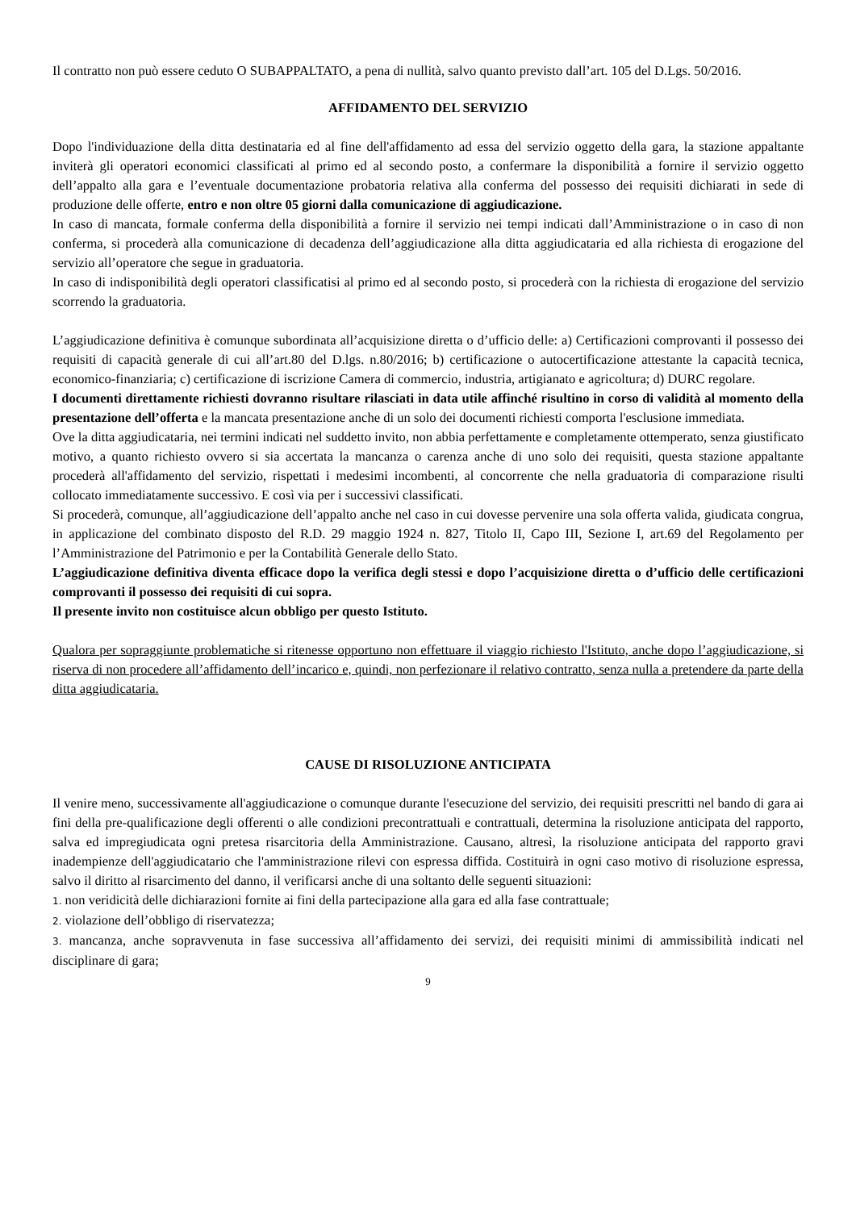Il contratto non può essere ceduto O SUBAPPALTATO, a pena di nullità, salvo quanto previsto dall’art. 105 del D.Lgs. 50/2016.
AFFIDAMENTO DEL SERVIZIO
Dopo l'individuazione della ditta destinataria ed al fine dell'affidamento ad essa del servizio oggetto della gara, la stazione appaltante inviterà gli operatori economici classificati al primo ed al secondo posto, a confermare la disponibilità a fornire il servizio oggetto dell’appalto alla gara e l’eventuale documentazione probatoria relativa alla conferma del possesso dei requisiti dichiarati in sede di produzione delle offerte, entro e non oltre 05 giorni dalla comunicazione di aggiudicazione.
In caso di mancata, formale conferma della disponibilità a fornire il servizio nei tempi indicati dall’Amministrazione o in caso di non conferma, si procederà alla comunicazione di decadenza dell’aggiudicazione alla ditta aggiudicataria ed alla richiesta di erogazione del servizio all’operatore che segue in graduatoria.
In caso di indisponibilità degli operatori classificatisi al primo ed al secondo posto, si procederà con la richiesta di erogazione del servizio scorrendo la graduatoria.
L’aggiudicazione definitiva è comunque subordinata all’acquisizione diretta o d’ufficio delle: a) Certificazioni comprovanti il possesso dei requisiti di capacità generale di cui all’art.80 del D.lgs. n.80/2016; b) certificazione o autocertificazione attestante la capacità tecnica, economico-finanziaria; c) certificazione di iscrizione Camera di commercio, industria, artigianato e agricoltura; d) DURC regolare.
I documenti direttamente richiesti dovranno risultare rilasciati in data utile affinché risultino in corso di validità al momento della presentazione dell’offerta e la mancata presentazione anche di un solo dei documenti richiesti comporta l'esclusione immediata.
Ove la ditta aggiudicataria, nei termini indicati nel suddetto invito, non abbia perfettamente e completamente ottemperato, senza giustificato motivo, a quanto richiesto ovvero si sia accertata la mancanza o carenza anche di uno solo dei requisiti, questa stazione appaltante procederà all'affidamento del servizio, rispettati i medesimi incombenti, al concorrente che nella graduatoria di comparazione risulti collocato immediatamente successivo. E così via per i successivi classificati.
Si procederà, comunque, all’aggiudicazione dell’appalto anche nel caso in cui dovesse pervenire una sola offerta valida, giudicata congrua, in applicazione del combinato disposto del R.D. 29 maggio 1924 n. 827, Titolo II, Capo III, Sezione I, art.69 del Regolamento per l’Amministrazione del Patrimonio e per la Contabilità Generale dello Stato.
L’aggiudicazione definitiva diventa efficace dopo la verifica degli stessi e dopo l’acquisizione diretta o d’ufficio delle certificazioni comprovanti il possesso dei requisiti di cui sopra.
Il presente invito non costituisce alcun obbligo per questo Istituto.
Qualora per sopraggiunte problematiche si ritenesse opportuno non effettuare il viaggio richiesto l'Istituto, anche dopo l’aggiudicazione, si riserva di non procedere all’affidamento dell’incarico e, quindi, non perfezionare il relativo contratto, senza nulla a pretendere da parte della ditta aggiudicataria.
CAUSE DI RISOLUZIONE ANTICIPATA
Il venire meno, successivamente all'aggiudicazione o comunque durante l'esecuzione del servizio, dei requisiti prescritti nel bando di gara ai fini della pre-qualificazione degli offerenti o alle condizioni precontrattuali e contrattuali, determina la risoluzione anticipata del rapporto, salva ed impregiudicata ogni pretesa risarcitoria della Amministrazione. Causano, altresì, la risoluzione anticipata del rapporto gravi inadempienze dell'aggiudicatario che l'amministrazione rilevi con espressa diffida. Costituirà in ogni caso motivo di risoluzione espressa, salvo il diritto al risarcimento del danno, il verificarsi anche di una soltanto delle seguenti situazioni:
1. non veridicità delle dichiarazioni fornite ai fini della partecipazione alla gara ed alla fase contrattuale;
2. violazione dell’obbligo di riservatezza;
3. mancanza, anche sopravvenuta in fase successiva all’affidamento dei servizi, dei requisiti minimi di ammissibilità indicati nel disciplinare di gara;
9